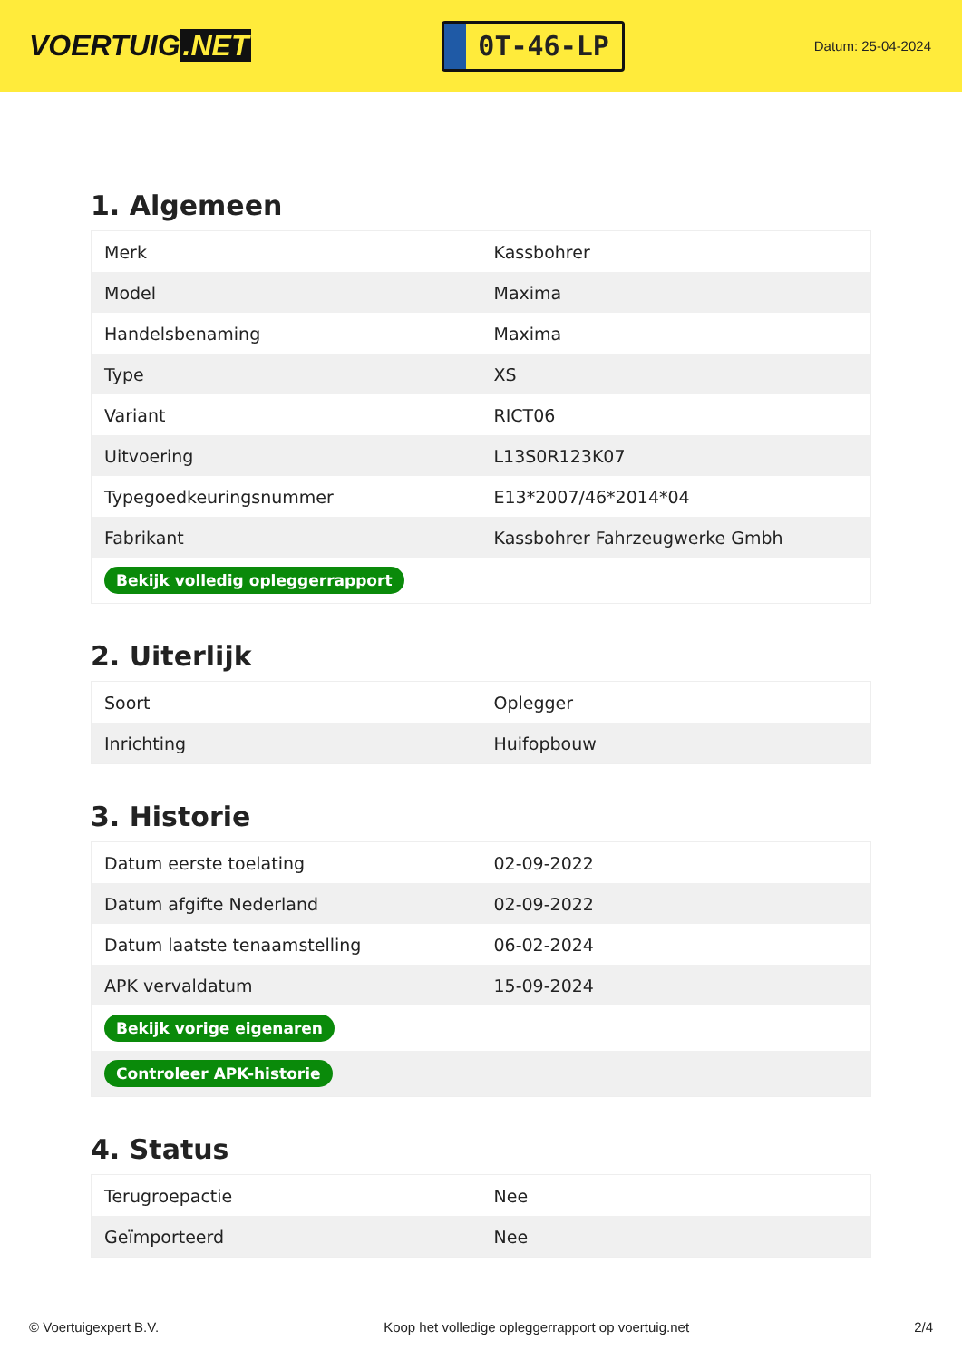VOERTUIG.NET
0T-46-LP
Datum: 25-04-2024
1. Algemeen
| Merk | Kassbohrer |
| Model | Maxima |
| Handelsbenaming | Maxima |
| Type | XS |
| Variant | RICT06 |
| Uitvoering | L13S0R123K07 |
| Typegoedkeuringsnummer | E13*2007/46*2014*04 |
| Fabrikant | Kassbohrer Fahrzeugwerke Gmbh |
| Bekijk volledig opleggerrapport | |
2. Uiterlijk
| Soort | Oplegger |
| Inrichting | Huifopbouw |
3. Historie
| Datum eerste toelating | 02-09-2022 |
| Datum afgifte Nederland | 02-09-2022 |
| Datum laatste tenaamstelling | 06-02-2024 |
| APK vervaldatum | 15-09-2024 |
| Bekijk vorige eigenaren | |
| Controleer APK-historie | |
4. Status
| Terugroepactie | Nee |
| Geïmporteerd | Nee |
© Voertuigexpert B.V. Koop het volledige opleggerrapport op voertuig.net 2/4